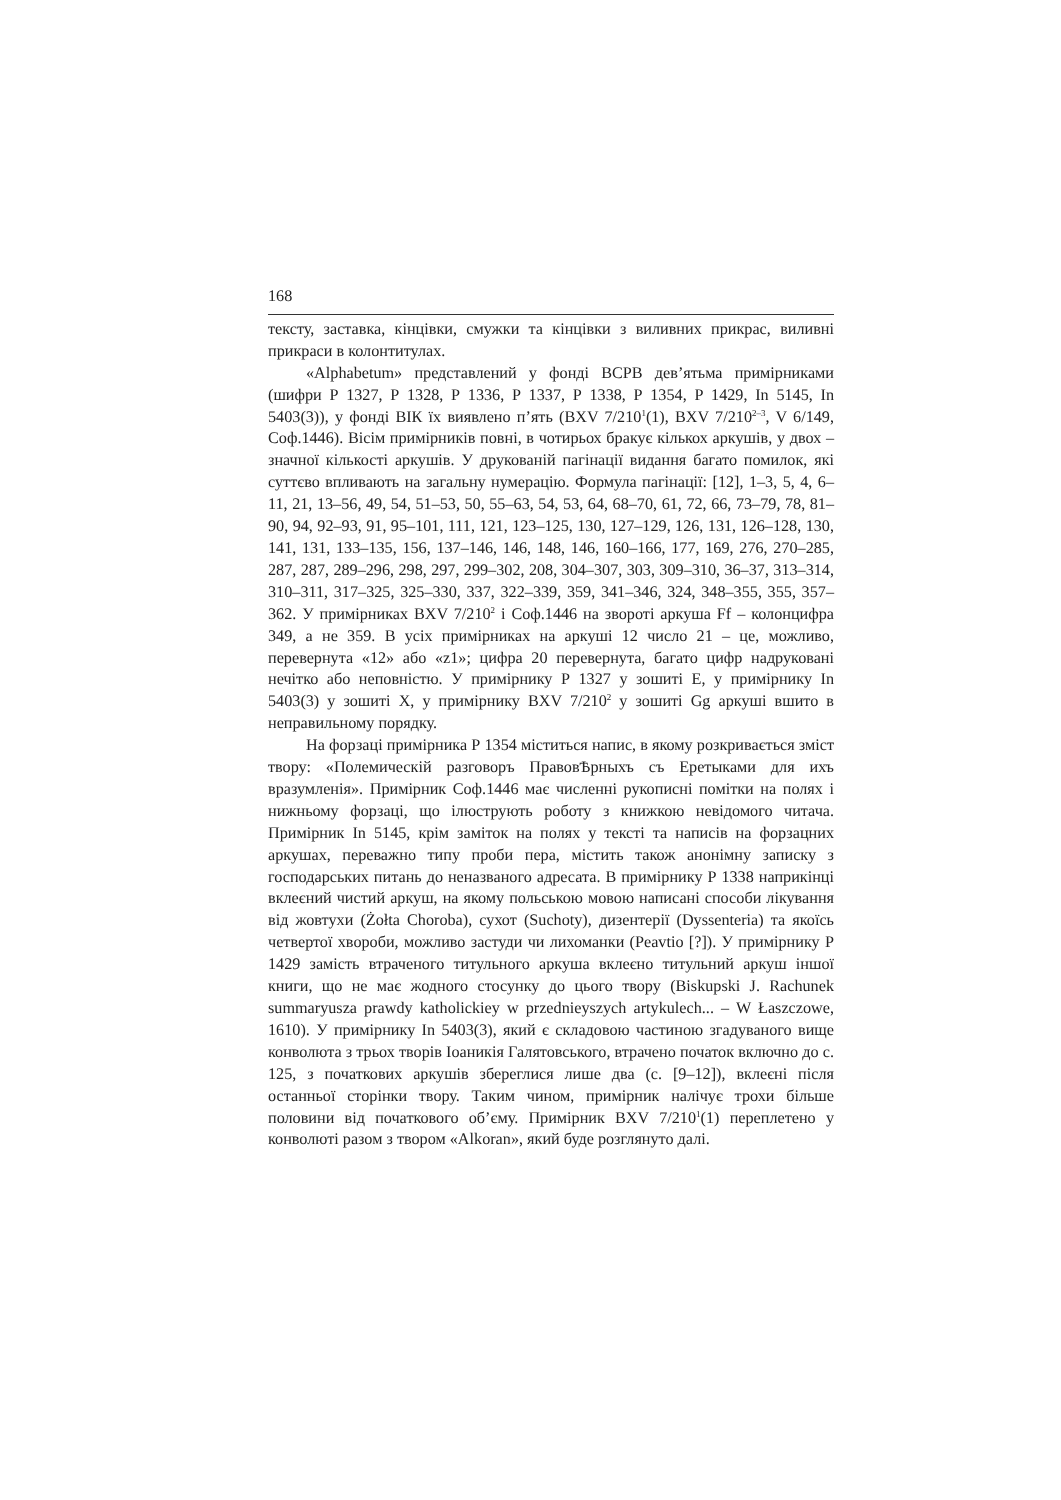168
тексту, заставка, кінцівки, смужки та кінцівки з виливних прикрас, виливні прикраси в колонтитулах.
«Alphabetum» представлений у фонді ВСРВ дев’ятьма примірниками (шифри Р 1327, Р 1328, Р 1336, Р 1337, Р 1338, Р 1354, Р 1429, In 5145, In 5403(3)), у фонді ВІК їх виявлено п’ять (BXV 7/210<sup>1</sup>(1), BXV 7/210<sup>2–3</sup>, V 6/149, Соф.1446). Вісім примірників повні, в чотирьох бракує кількох аркушів, у двох – значної кількості аркушів. У друкованій пагінації видання багато помилок, які суттєво впливають на загальну нумерацію. Формула пагінації: [12], 1–3, 5, 4, 6–11, 21, 13–56, 49, 54, 51–53, 50, 55–63, 54, 53, 64, 68–70, 61, 72, 66, 73–79, 78, 81–90, 94, 92–93, 91, 95–101, 111, 121, 123–125, 130, 127–129, 126, 131, 126–128, 130, 141, 131, 133–135, 156, 137–146, 146, 148, 146, 160–166, 177, 169, 276, 270–285, 287, 287, 289–296, 298, 297, 299–302, 208, 304–307, 303, 309–310, 36–37, 313–314, 310–311, 317–325, 325–330, 337, 322–339, 359, 341–346, 324, 348–355, 355, 357–362. У примірниках BXV 7/210<sup>2</sup> і Соф.1446 на звороті аркуша Ff – колонцифра 349, а не 359. В усіх примірниках на аркуші 12 число 21 – це, можливо, перевернута «12» або «z1»; цифра 20 перевернута, багато цифр надруковані нечітко або неповністю. У примірнику Р 1327 у зошиті Е, у примірнику In 5403(3) у зошиті X, у примірнику BXV 7/210<sup>2</sup> у зошиті Gg аркуші вшито в неправильному порядку.
На форзаці примірника Р 1354 міститься напис, в якому розкривається зміст твору: «Полемическій разговоръ ПравовѢрныхъ съ Еретыками для ихъ вразумленія». Примірник Соф.1446 має численні рукописні помітки на полях і нижньому форзаці, що ілюструють роботу з книжкою невідомого читача. Примірник In 5145, крім заміток на полях у тексті та написів на форзацних аркушах, переважно типу проби пера, містить також анонімну записку з господарських питань до неназваного адресата. В примірнику Р 1338 наприкінці вклеєний чистий аркуш, на якому польською мовою написані способи лікування від жовтухи (Żołta Choroba), сухот (Suchoty), дизентерії (Dyssenteria) та якоїсь четвертої хвороби, можливо застуди чи лихоманки (Peavtio [?]). У примірнику Р 1429 замість втраченого титульного аркуша вклеєно титульний аркуш іншої книги, що не має жодного стосунку до цього твору (Biskupski J. Rachunek summaryusza prawdy katholickiey w przednieyszych artykulech... – W Łaszczowe, 1610). У примірнику In 5403(3), який є складовою частиною згадуваного вище конволюта з трьох творів Іоаникія Галятовського, втрачено початок включно до с. 125, з початкових аркушів збереглися лише два (с. [9–12]), вклеєні після останньої сторінки твору. Таким чином, примірник налічує трохи більше половини від початкового об’єму. Примірник BXV 7/210<sup>1</sup>(1) переплетено у конволюті разом з твором «Alkoran», який буде розглянуто далі.